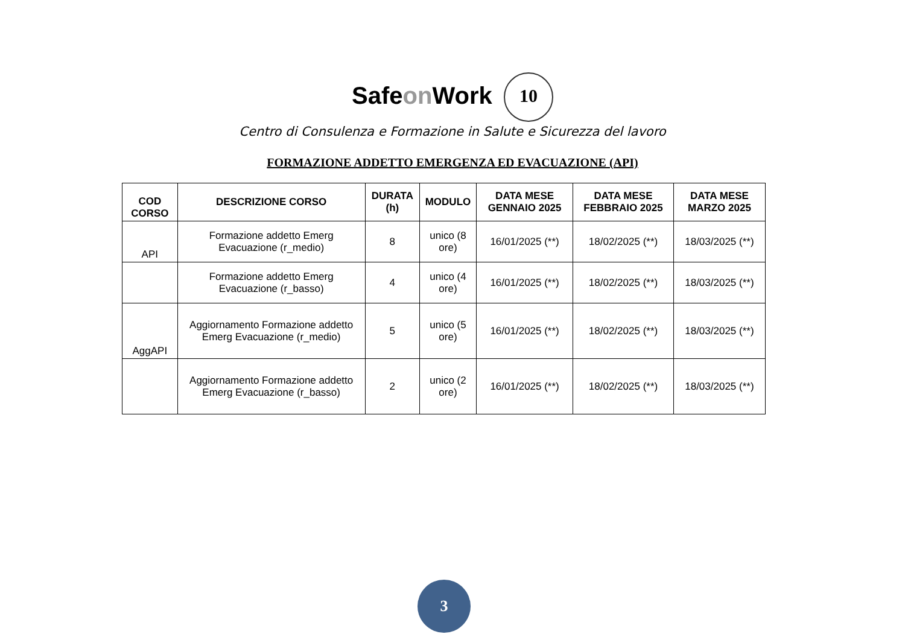Safeon Work 10
Centro di Consulenza e Formazione in Salute e Sicurezza del lavoro
FORMAZIONE ADDETTO EMERGENZA ED EVACUAZIONE (API)
| COD CORSO | DESCRIZIONE CORSO | DURATA (h) | MODULO | DATA MESE GENNAIO 2025 | DATA MESE FEBBRAIO 2025 | DATA MESE MARZO 2025 |
| --- | --- | --- | --- | --- | --- | --- |
| API | Formazione addetto Emerg Evacuazione (r_medio) | 8 | unico (8 ore) | 16/01/2025 (**) | 18/02/2025 (**) | 18/03/2025 (**) |
| | Formazione addetto Emerg Evacuazione (r_basso) | 4 | unico (4 ore) | 16/01/2025 (**) | 18/02/2025 (**) | 18/03/2025 (**) |
| AggAPI | Aggiornamento Formazione addetto Emerg Evacuazione (r_medio) | 5 | unico (5 ore) | 16/01/2025 (**) | 18/02/2025 (**) | 18/03/2025 (**) |
| | Aggiornamento Formazione addetto Emerg Evacuazione (r_basso) | 2 | unico (2 ore) | 16/01/2025 (**) | 18/02/2025 (**) | 18/03/2025 (**) |
3